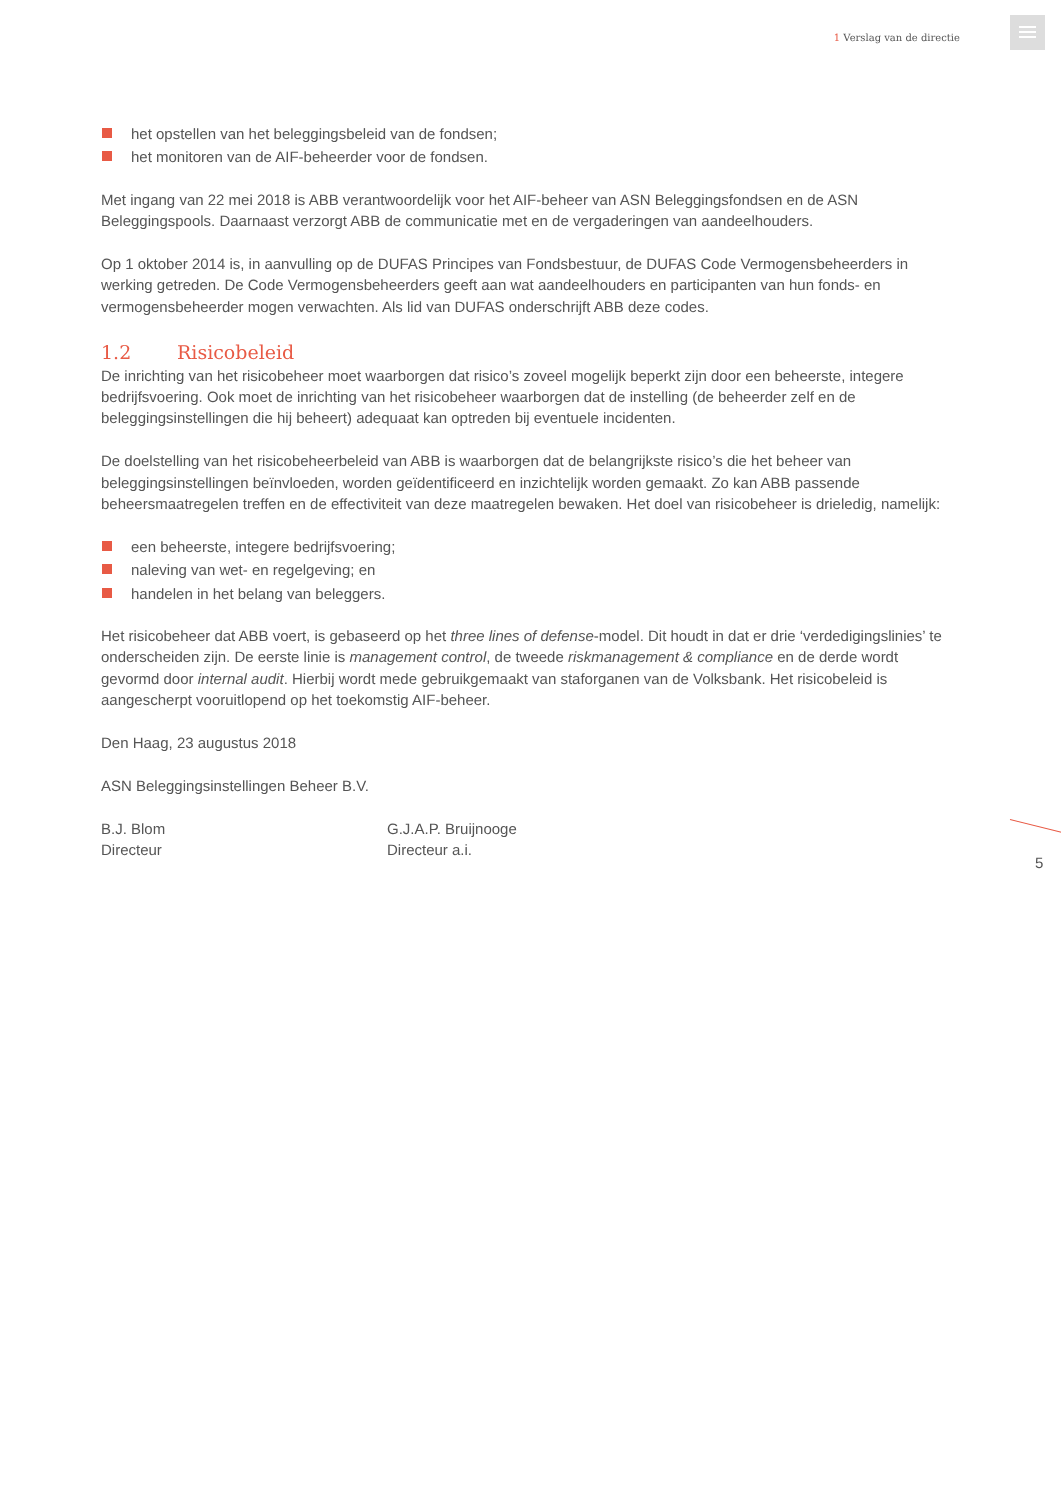1 Verslag van de directie
het opstellen van het beleggingsbeleid van de fondsen;
het monitoren van de AIF-beheerder voor de fondsen.
Met ingang van 22 mei 2018 is ABB verantwoordelijk voor het AIF-beheer van ASN Beleggingsfondsen en de ASN Beleggingspools. Daarnaast verzorgt ABB de communicatie met en de vergaderingen van aandeelhouders.
Op 1 oktober 2014 is, in aanvulling op de DUFAS Principes van Fondsbestuur, de DUFAS Code Vermogensbeheerders in werking getreden. De Code Vermogensbeheerders geeft aan wat aandeelhouders en participanten van hun fonds- en vermogensbeheerder mogen verwachten. Als lid van DUFAS onderschrijft ABB deze codes.
1.2 Risicobeleid
De inrichting van het risicobeheer moet waarborgen dat risico’s zoveel mogelijk beperkt zijn door een beheerste, integere bedrijfsvoering. Ook moet de inrichting van het risicobeheer waarborgen dat de instelling (de beheerder zelf en de beleggingsinstellingen die hij beheert) adequaat kan optreden bij eventuele incidenten.
De doelstelling van het risicobeheerbeleid van ABB is waarborgen dat de belangrijkste risico’s die het beheer van beleggingsinstellingen beïnvloeden, worden geïdentificeerd en inzichtelijk worden gemaakt. Zo kan ABB passende beheersmaatregelen treffen en de effectiviteit van deze maatregelen bewaken. Het doel van risicobeheer is drieledig, namelijk:
een beheerste, integere bedrijfsvoering;
naleving van wet- en regelgeving; en
handelen in het belang van beleggers.
Het risicobeheer dat ABB voert, is gebaseerd op het three lines of defense-model. Dit houdt in dat er drie ‘verdedigingslinies’ te onderscheiden zijn. De eerste linie is management control, de tweede riskmanagement & compliance en de derde wordt gevormd door internal audit. Hierbij wordt mede gebruikgemaakt van staforganen van de Volksbank. Het risicobeleid is aangescherpt vooruitlopend op het toekomstig AIF-beheer.
Den Haag, 23 augustus 2018
ASN Beleggingsinstellingen Beheer B.V.
B.J. Blom
Directeur
G.J.A.P. Bruijnooge
Directeur a.i.
5